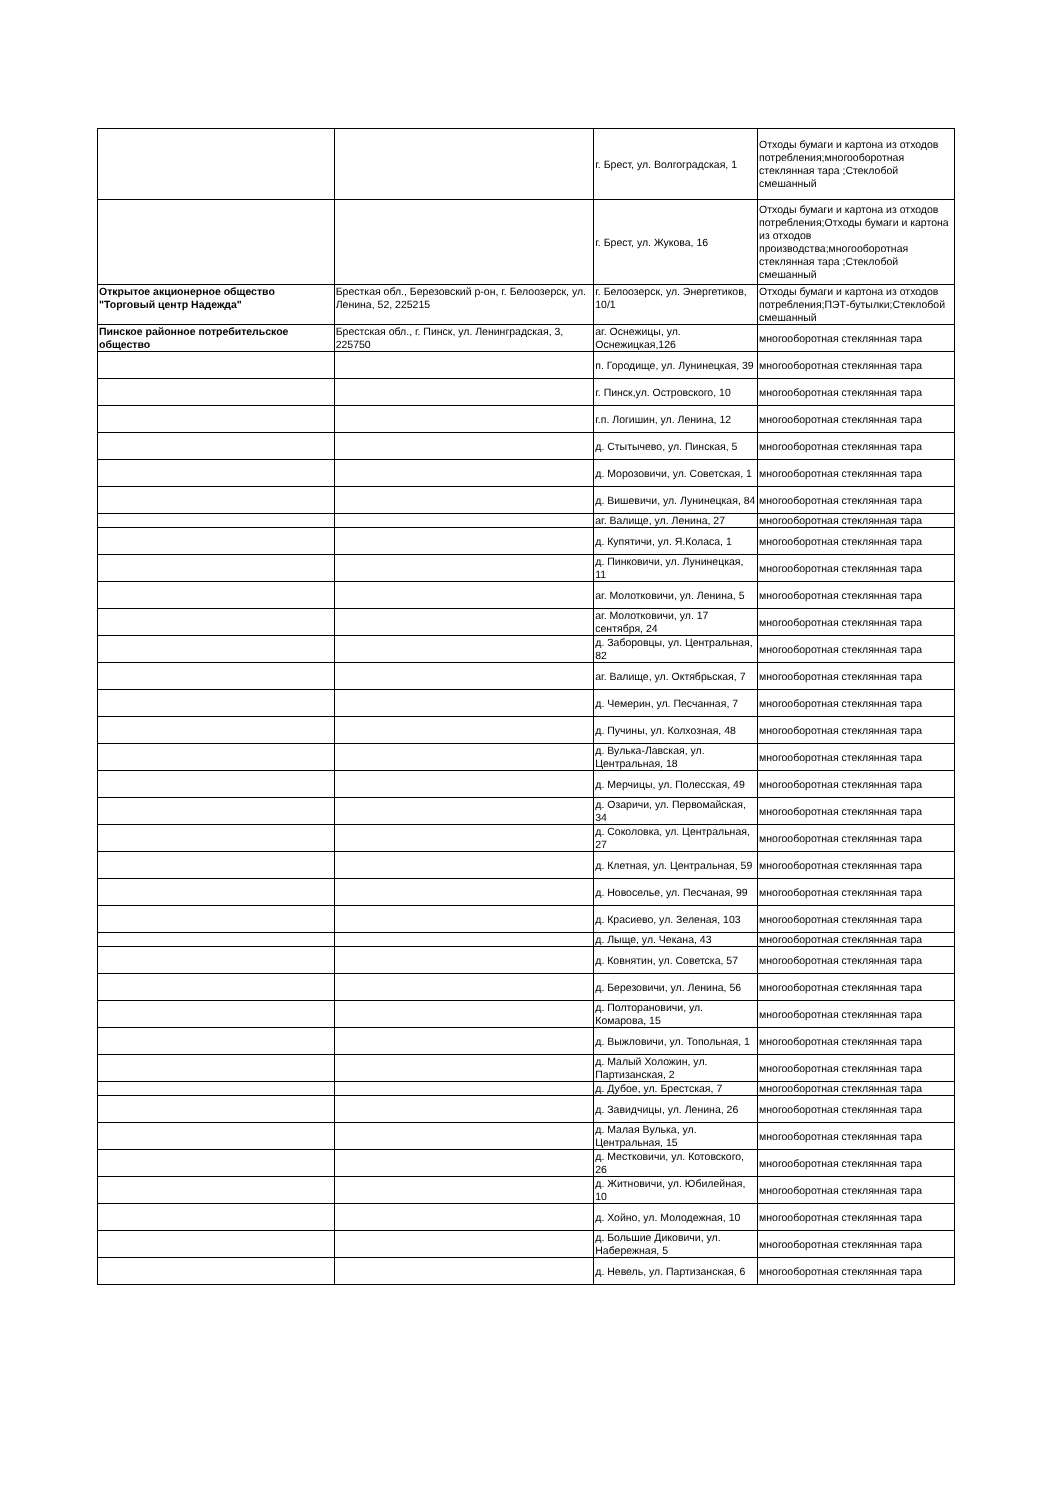| | | г. Брест, ул. Волгоградская, 1 | Отходы бумаги и картона из отходов потребления;многооборотная стеклянная тара ;Стеклобой смешанный |
| | | г. Брест, ул. Жукова, 16 | Отходы бумаги и картона из отходов потребления;Отходы бумаги и картона из отходов производства;многооборотная стеклянная тара ;Стеклобой смешанный |
| Открытое акционерное общество "Торговый центр Надежда" | Бресткая обл., Березовский р-он, г. Белоозерск, ул. Ленина, 52, 225215 | г. Белоозерск, ул. Энергетиков, 10/1 | Отходы бумаги и картона из отходов потребления;ПЭТ-бутылки;Стеклобой смешанный |
| Пинское районное потребительское общество | Брестская обл., г. Пинск, ул. Ленинградская, 3, 225750 | аг. Оснежицы, ул. Оснежицкая,126 | многооборотная стеклянная тара |
| | | п. Городище, ул. Лунинецкая, 39 | многооборотная стеклянная тара |
| | | г. Пинск,ул. Островского, 10 | многооборотная стеклянная тара |
| | | г.п. Логишин, ул. Ленина, 12 | многооборотная стеклянная тара |
| | | д. Стытычево, ул. Пинская, 5 | многооборотная стеклянная тара |
| | | д. Морозовичи, ул. Советская, 1 | многооборотная стеклянная тара |
| | | д. Вишевичи, ул. Лунинецкая, 84 | многооборотная стеклянная тара |
| | | аг. Валище, ул. Ленина, 27 | многооборотная стеклянная тара |
| | | д. Купятичи, ул. Я.Коласа, 1 | многооборотная стеклянная тара |
| | | д. Пинковичи, ул. Лунинецкая, 11 | многооборотная стеклянная тара |
| | | аг. Молотковичи, ул. Ленина, 5 | многооборотная стеклянная тара |
| | | аг. Молотковичи, ул. 17 сентября, 24 | многооборотная стеклянная тара |
| | | д. Заборовцы, ул. Центральная, 82 | многооборотная стеклянная тара |
| | | аг. Валище, ул. Октябрьская, 7 | многооборотная стеклянная тара |
| | | д. Чемерин, ул. Песчанная, 7 | многооборотная стеклянная тара |
| | | д. Пучины, ул. Колхозная, 48 | многооборотная стеклянная тара |
| | | д. Вулька-Лавская, ул. Центральная, 18 | многооборотная стеклянная тара |
| | | д. Мерчицы, ул. Полесская, 49 | многооборотная стеклянная тара |
| | | д. Озаричи, ул. Первомайская, 34 | многооборотная стеклянная тара |
| | | д. Соколовка, ул. Центральная, 27 | многооборотная стеклянная тара |
| | | д. Клетная, ул. Центральная, 59 | многооборотная стеклянная тара |
| | | д. Новоселье, ул. Песчаная, 99 | многооборотная стеклянная тара |
| | | д. Красиево, ул. Зеленая, 103 | многооборотная стеклянная тара |
| | | д. Лыще, ул. Чекана, 43 | многооборотная стеклянная тара |
| | | д. Ковнятин, ул. Советска, 57 | многооборотная стеклянная тара |
| | | д. Березовичи, ул. Ленина, 56 | многооборотная стеклянная тара |
| | | д. Полторановичи, ул. Комарова, 15 | многооборотная стеклянная тара |
| | | д. Выжловичи, ул. Топольная, 1 | многооборотная стеклянная тара |
| | | д. Малый Холожин, ул. Партизанская, 2 | многооборотная стеклянная тара |
| | | д. Дубое, ул. Брестская, 7 | многооборотная стеклянная тара |
| | | д. Завидчицы, ул. Ленина, 26 | многооборотная стеклянная тара |
| | | д. Малая Вулька, ул. Центральная, 15 | многооборотная стеклянная тара |
| | | д. Местковичи, ул. Котовского, 26 | многооборотная стеклянная тара |
| | | д. Житновичи, ул. Юбилейная, 10 | многооборотная стеклянная тара |
| | | д. Хойно, ул. Молодежная, 10 | многооборотная стеклянная тара |
| | | д. Большие Диковичи, ул. Набережная, 5 | многооборотная стеклянная тара |
| | | д. Невель, ул. Партизанская, 6 | многооборотная стеклянная тара |